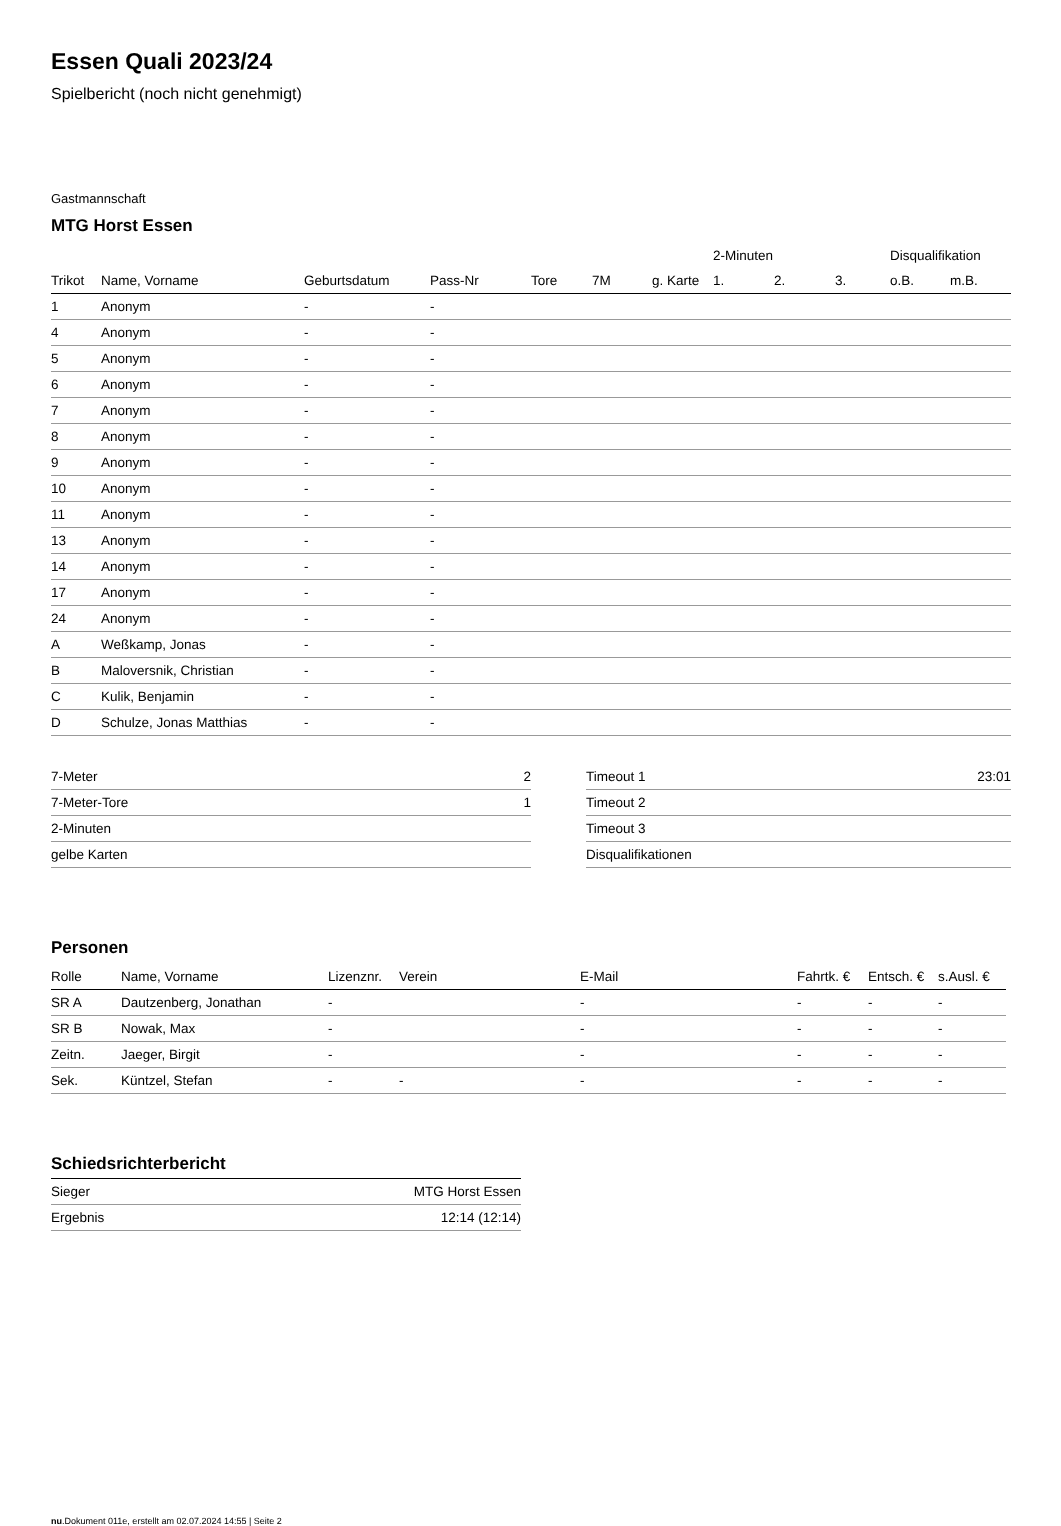Essen Quali 2023/24
Spielbericht (noch nicht genehmigt)
Gastmannschaft
MTG Horst Essen
| | | | | | | | 2-Minuten | | | Disqualifikation | |
| --- | --- | --- | --- | --- | --- | --- | --- | --- | --- | --- | --- |
| Trikot | Name, Vorname | Geburtsdatum | Pass-Nr | Tore | 7M | g. Karte | 1. | 2. | 3. | o.B. | m.B. |
| 1 | Anonym | - | - | | | | | | | | |
| 4 | Anonym | - | - | | | | | | | | |
| 5 | Anonym | - | - | | | | | | | | |
| 6 | Anonym | - | - | | | | | | | | |
| 7 | Anonym | - | - | | | | | | | | |
| 8 | Anonym | - | - | | | | | | | | |
| 9 | Anonym | - | - | | | | | | | | |
| 10 | Anonym | - | - | | | | | | | | |
| 11 | Anonym | - | - | | | | | | | | |
| 13 | Anonym | - | - | | | | | | | | |
| 14 | Anonym | - | - | | | | | | | | |
| 17 | Anonym | - | - | | | | | | | | |
| 24 | Anonym | - | - | | | | | | | | |
| A | Weßkamp, Jonas | - | - | | | | | | | | |
| B | Maloversnik, Christian | - | - | | | | | | | | |
| C | Kulik, Benjamin | - | - | | | | | | | | |
| D | Schulze, Jonas Matthias | - | - | | | | | | | | |
| 7-Meter | 2 |
| 7-Meter-Tore | 1 |
| 2-Minuten | |
| gelbe Karten | |
| Timeout 1 | 23:01 |
| Timeout 2 | |
| Timeout 3 | |
| Disqualifikationen | |
Personen
| Rolle | Name, Vorname | Lizenznr. | Verein | E-Mail | Fahrtk. € | Entsch. € | s.Ausl. € |
| --- | --- | --- | --- | --- | --- | --- | --- |
| SR A | Dautzenberg, Jonathan | - | | - | - | - | - |
| SR B | Nowak, Max | - | | - | - | - | - |
| Zeitn. | Jaeger, Birgit | - | | - | - | - | - |
| Sek. | Küntzel, Stefan | - | - | - | - | - | - |
Schiedsrichterbericht
| Sieger | MTG Horst Essen |
| Ergebnis | 12:14 (12:14) |
nu.Dokument 011e, erstellt am 02.07.2024 14:55 | Seite 2